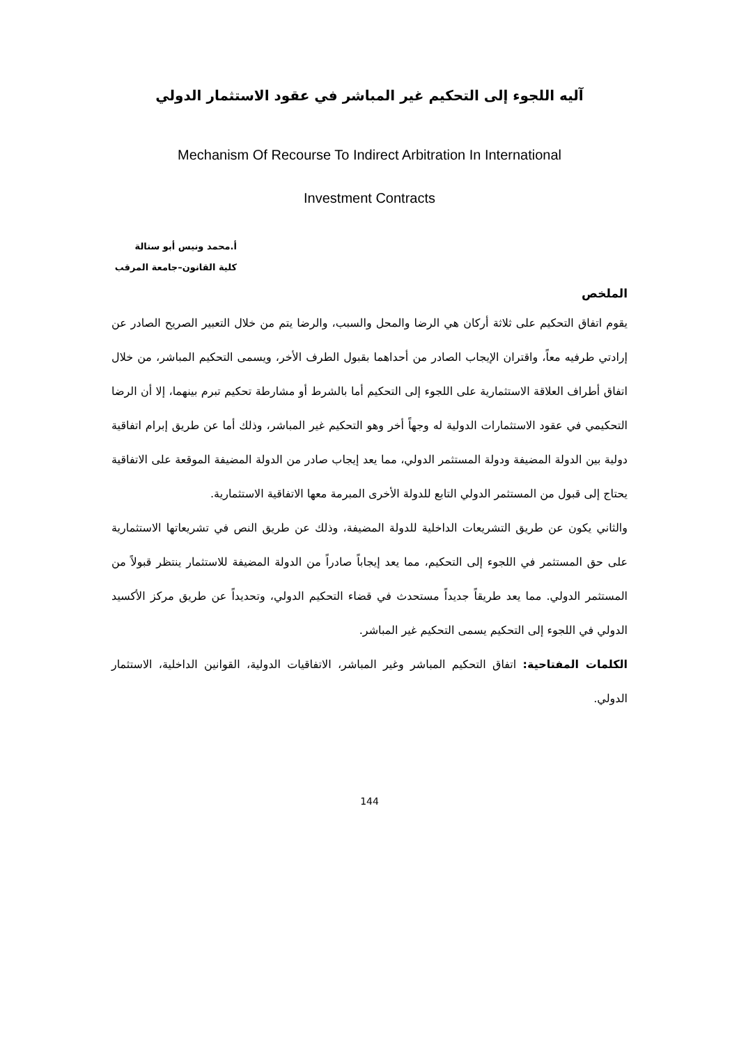آليه اللجوء إلى التحكيم غير المباشر في عقود الاستثمار الدولي
Mechanism Of Recourse To Indirect Arbitration In International
Investment Contracts
أ.محمد ونيس أبو ستالة
كلية القانون–جامعة المرقب
الملخص
يقوم اتفاق التحكيم على ثلاثة أركان هي الرضا والمحل والسبب، والرضا يتم من خلال التعبير الصريح الصادر عن إرادتي طرفيه معاً، واقتران الإيجاب الصادر من أحداهما بقبول الطرف الأخر، ويسمى التحكيم المباشر، من خلال اتفاق أطراف العلاقة الاستثمارية على اللجوء إلى التحكيم أما بالشرط أو مشارطة تحكيم تبرم بينهما، إلا أن الرضا التحكيمي في عقود الاستثمارات الدولية له وجهاً أخر وهو التحكيم غير المباشر، وذلك أما عن طريق إبرام اتفاقية دولية بين الدولة المضيفة ودولة المستثمر الدولي، مما يعد إيجاب صادر من الدولة المضيفة الموقعة على الاتفاقية يحتاج إلى قبول من المستثمر الدولي التابع للدولة الأخرى المبرمة معها الاتفاقية الاستثمارية.
والثاني يكون عن طريق التشريعات الداخلية للدولة المضيفة، وذلك عن طريق النص في تشريعاتها الاستثمارية على حق المستثمر في اللجوء إلى التحكيم، مما يعد إيجاباً صادراً من الدولة المضيفة للاستثمار ينتظر قبولاً من المستثمر الدولي. مما يعد طريقاً جديداً مستحدث في قضاء التحكيم الدولي، وتحديداً عن طريق مركز الأكسيد الدولي في اللجوء إلى التحكيم يسمى التحكيم غير المباشر.
الكلمات المفتاحية: اتفاق التحكيم المباشر وغير المباشر، الاتفاقيات الدولية، القوانين الداخلية، الاستثمار الدولي.
144